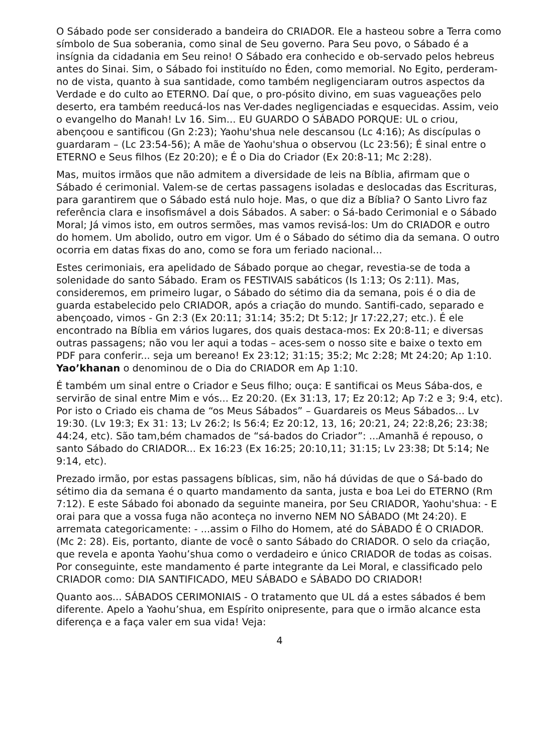O Sábado pode ser considerado a bandeira do CRIADOR. Ele a hasteou sobre a Terra como símbolo de Sua soberania, como sinal de Seu governo. Para Seu povo, o Sábado é a insígnia da cidadania em Seu reino! O Sábado era conhecido e ob-servado pelos hebreus antes do Sinai. Sim, o Sábado foi instituído no Éden, como memorial. No Egito, perderam-no de vista, quanto à sua santidade, como também negligenciaram outros aspectos da Verdade e do culto ao ETERNO. Daí que, o pro-pósito divino, em suas vagueações pelo deserto, era também reeducá-los nas Ver-dades negligenciadas e esquecidas. Assim, veio o evangelho do Manah! Lv 16. Sim... EU GUARDO O SÁBADO PORQUE: UL o criou, abençoou e santificou (Gn 2:23); Yaohu'shua nele descansou (Lc 4:16); As discípulas o guardaram – (Lc 23:54-56); A mãe de Yaohu'shua o observou (Lc 23:56); É sinal entre o ETERNO e Seus filhos (Ez 20:20); e É o Dia do Criador (Ex 20:8-11; Mc 2:28).
Mas, muitos irmãos que não admitem a diversidade de leis na Bíblia, afirmam que o Sábado é cerimonial. Valem-se de certas passagens isoladas e deslocadas das Escrituras, para garantirem que o Sábado está nulo hoje. Mas, o que diz a Bíblia? O Santo Livro faz referência clara e insofismável a dois Sábados. A saber: o Sá-bado Cerimonial e o Sábado Moral; Já vimos isto, em outros sermões, mas vamos revisá-los: Um do CRIADOR e outro do homem. Um abolido, outro em vigor. Um é o Sábado do sétimo dia da semana. O outro ocorria em datas fixas do ano, como se fora um feriado nacional...
Estes cerimoniais, era apelidado de Sábado porque ao chegar, revestia-se de toda a solenidade do santo Sábado. Eram os FESTIVAIS sabáticos (Is 1:13; Os 2:11). Mas, consideremos, em primeiro lugar, o Sábado do sétimo dia da semana, pois é o dia de guarda estabelecido pelo CRIADOR, após a criação do mundo. Santifi-cado, separado e abençoado, vimos - Gn 2:3 (Ex 20:11; 31:14; 35:2; Dt 5:12; Jr 17:22,27; etc.). É ele encontrado na Bíblia em vários lugares, dos quais destaca-mos: Ex 20:8-11; e diversas outras passagens; não vou ler aqui a todas – aces-sem o nosso site e baixe o texto em PDF para conferir... seja um bereano! Ex 23:12; 31:15; 35:2; Mc 2:28; Mt 24:20; Ap 1:10. Yao’khanan o denominou de o Dia do CRIADOR em Ap 1:10.
É também um sinal entre o Criador e Seus filho; ouça: E santificai os Meus Sába-dos, e servirão de sinal entre Mim e vós... Ez 20:20. (Ex 31:13, 17; Ez 20:12; Ap 7:2 e 3; 9:4, etc). Por isto o Criado eis chama de “os Meus Sábados” – Guardareis os Meus Sábados... Lv 19:30. (Lv 19:3; Ex 31: 13; Lv 26:2; Is 56:4; Ez 20:12, 13, 16; 20:21, 24; 22:8,26; 23:38; 44:24, etc). São tam,bém chamados de “sá-bados do Criador”: ...Amanhã é repouso, o santo Sábado do CRIADOR... Ex 16:23 (Ex 16:25; 20:10,11; 31:15; Lv 23:38; Dt 5:14; Ne 9:14, etc).
Prezado irmão, por estas passagens bíblicas, sim, não há dúvidas de que o Sá-bado do sétimo dia da semana é o quarto mandamento da santa, justa e boa Lei do ETERNO (Rm 7:12). E este Sábado foi abonado da seguinte maneira, por Seu CRIADOR, Yaohu'shua: - E orai para que a vossa fuga não aconteça no inverno NEM NO SÁBADO (Mt 24:20). E arremata categoricamente: - ...assim o Filho do Homem, até do SÁBADO É O CRIADOR. (Mc 2: 28). Eis, portanto, diante de você o santo Sábado do CRIADOR. O selo da criação, que revela e aponta Yaohu’shua como o verdadeiro e único CRIADOR de todas as coisas. Por conseguinte, este mandamento é parte integrante da Lei Moral, e classificado pelo CRIADOR como: DIA SANTIFICADO, MEU SÁBADO e SÁBADO DO CRIADOR!
Quanto aos... SÁBADOS CERIMONIAIS - O tratamento que UL dá a estes sábados é bem diferente. Apelo a Yaohu’shua, em Espírito onipresente, para que o irmão alcance esta diferença e a faça valer em sua vida! Veja:
4